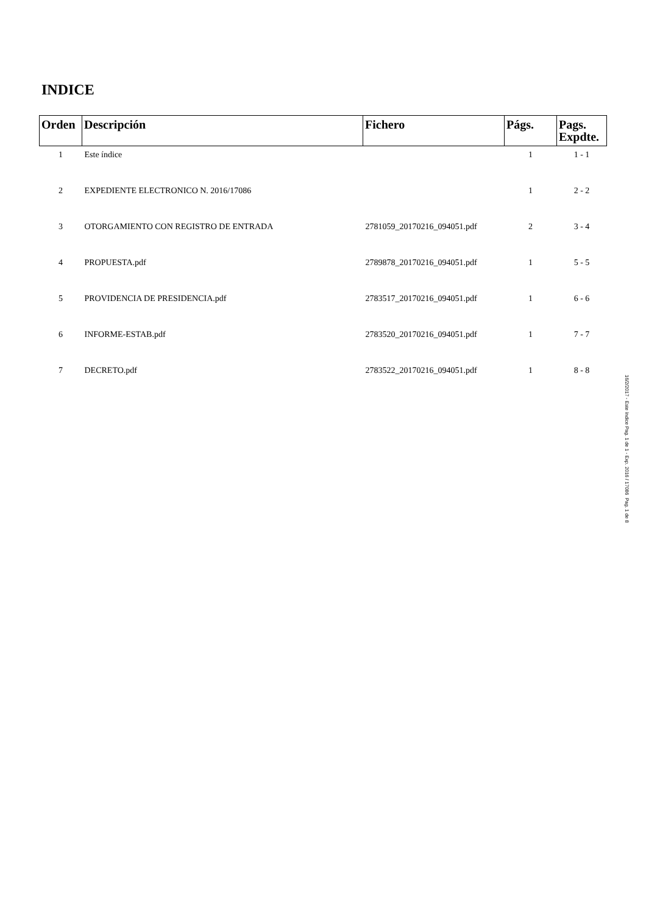INDICE
| Orden | Descripción | Fichero | Págs. | Pags. Expdte. |
| --- | --- | --- | --- | --- |
| 1 | Este índice | | 1 | 1 - 1 |
| 2 | EXPEDIENTE ELECTRONICO N. 2016/17086 | | 1 | 2 - 2 |
| 3 | OTORGAMIENTO CON REGISTRO DE ENTRADA | 2781059_20170216_094051.pdf | 2 | 3 - 4 |
| 4 | PROPUESTA.pdf | 2789878_20170216_094051.pdf | 1 | 5 - 5 |
| 5 | PROVIDENCIA DE PRESIDENCIA.pdf | 2783517_20170216_094051.pdf | 1 | 6 - 6 |
| 6 | INFORME-ESTAB.pdf | 2783520_20170216_094051.pdf | 1 | 7 - 7 |
| 7 | DECRETO.pdf | 2783522_20170216_094051.pdf | 1 | 8 - 8 |
16/2/2017 - Este índice Pag. 1 de 1 - Exp. 2016 / 17086 Pag. 1 de 8